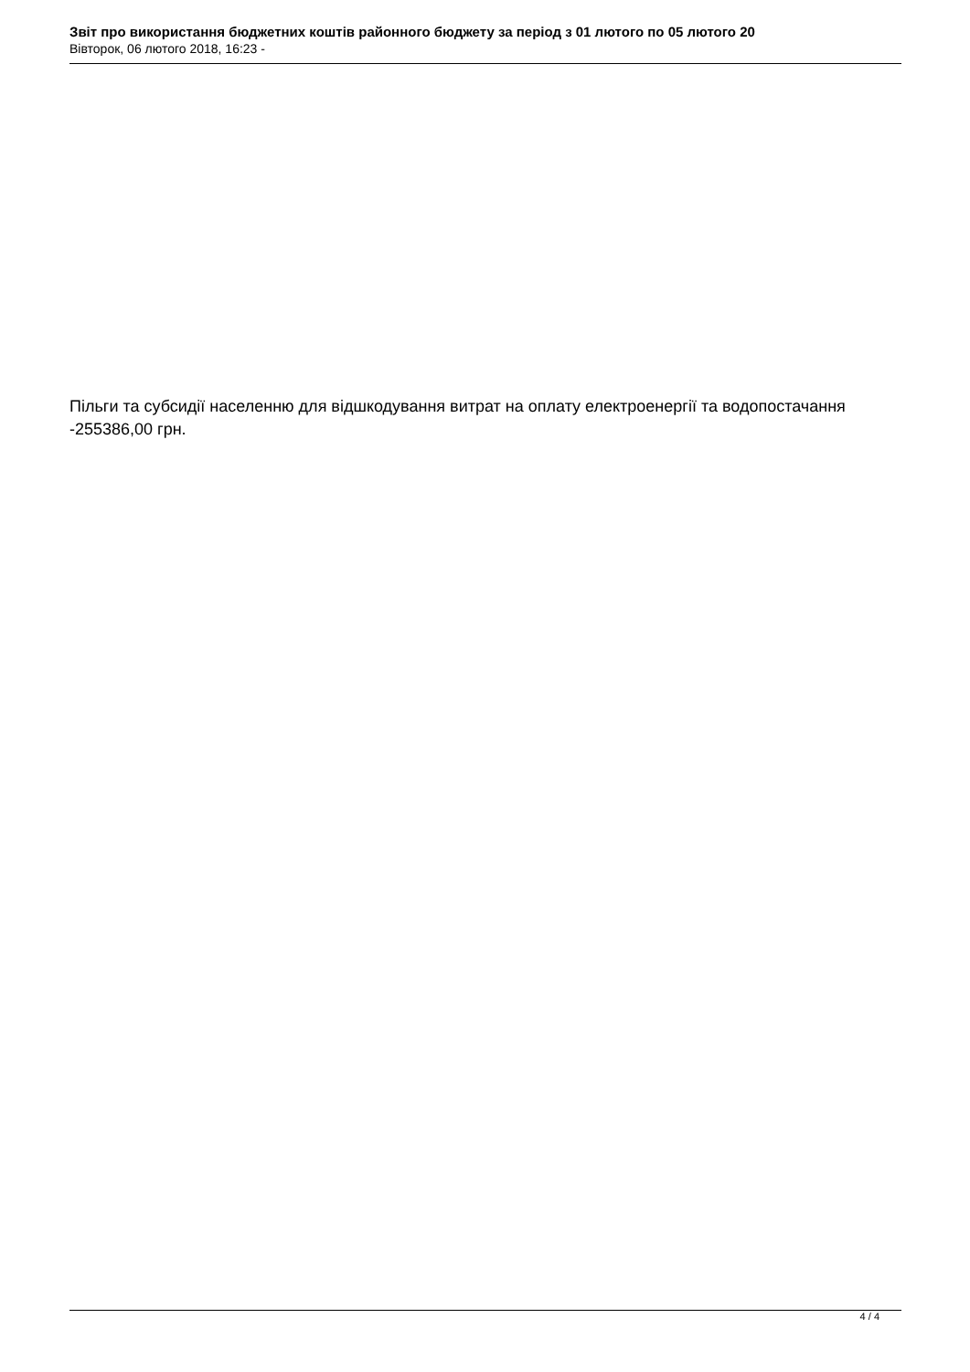Звіт про використання бюджетних коштів районного бюджету за період з 01 лютого по 05 лютого 20
Вівторок, 06 лютого 2018, 16:23 -
Пільги та субсидії населенню для відшкодування витрат на оплату електроенергії та водопостачання -255386,00 грн.
4 / 4